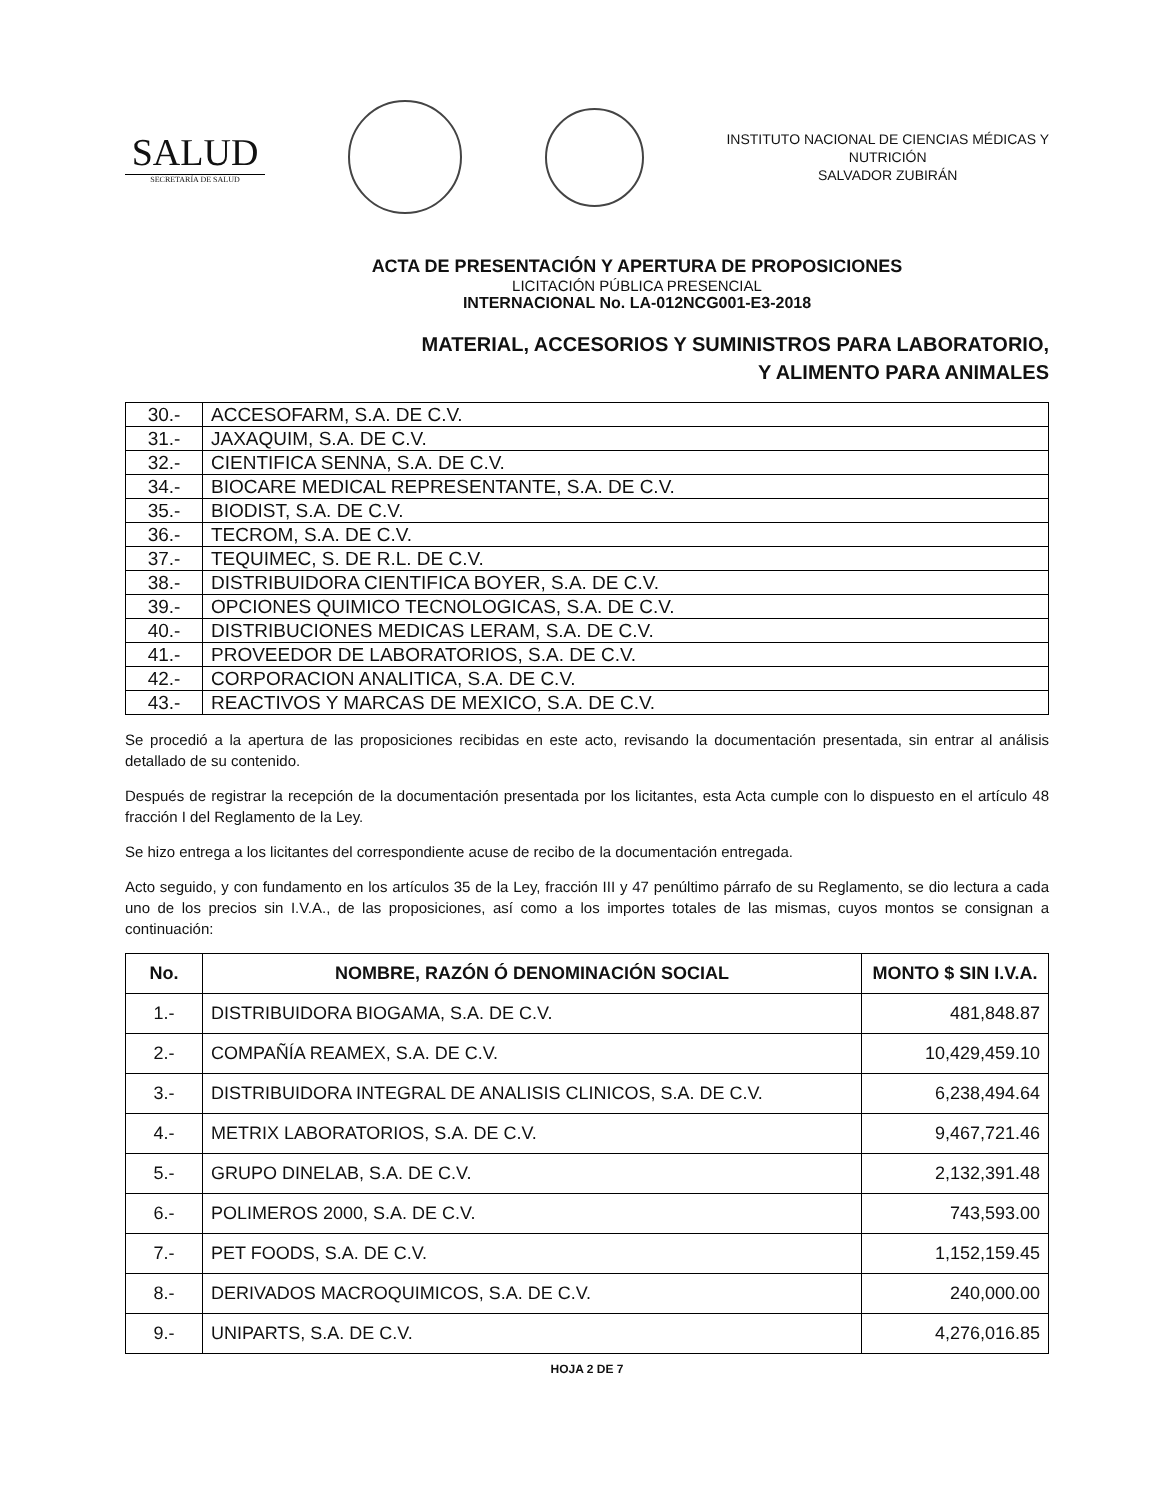SALUD
SECRETARÍA DE SALUD
INSTITUTO NACIONAL DE CIENCIAS MÉDICAS Y
NUTRICIÓN
SALVADOR ZUBIRÁN
ACTA DE PRESENTACIÓN Y APERTURA DE PROPOSICIONES
LICITACIÓN PÚBLICA PRESENCIAL
INTERNACIONAL No. LA-012NCG001-E3-2018
MATERIAL, ACCESORIOS Y SUMINISTROS PARA LABORATORIO,
Y ALIMENTO PARA ANIMALES
| 30.- | ACCESOFARM, S.A. DE C.V. |
| 31.- | JAXAQUIM, S.A. DE C.V. |
| 32.- | CIENTIFICA SENNA, S.A. DE C.V. |
| 34.- | BIOCARE MEDICAL REPRESENTANTE, S.A. DE C.V. |
| 35.- | BIODIST, S.A. DE C.V. |
| 36.- | TECROM, S.A. DE C.V. |
| 37.- | TEQUIMEC, S. DE R.L. DE C.V. |
| 38.- | DISTRIBUIDORA CIENTIFICA BOYER, S.A. DE C.V. |
| 39.- | OPCIONES QUIMICO TECNOLOGICAS, S.A. DE C.V. |
| 40.- | DISTRIBUCIONES MEDICAS LERAM, S.A. DE C.V. |
| 41.- | PROVEEDOR DE LABORATORIOS, S.A. DE C.V. |
| 42.- | CORPORACION ANALITICA, S.A. DE C.V. |
| 43.- | REACTIVOS Y MARCAS DE MEXICO, S.A. DE C.V. |
Se procedió a la apertura de las proposiciones recibidas en este acto, revisando la documentación presentada, sin entrar al análisis detallado de su contenido.
Después de registrar la recepción de la documentación presentada por los licitantes, esta Acta cumple con lo dispuesto en el artículo 48 fracción I del Reglamento de la Ley.
Se hizo entrega a los licitantes del correspondiente acuse de recibo de la documentación entregada.
Acto seguido, y con fundamento en los artículos 35 de la Ley, fracción III y 47 penúltimo párrafo de su Reglamento, se dio lectura a cada uno de los precios sin I.V.A., de las proposiciones, así como a los importes totales de las mismas, cuyos montos se consignan a continuación:
| No. | NOMBRE, RAZÓN Ó DENOMINACIÓN SOCIAL | MONTO $ SIN I.V.A. |
| --- | --- | --- |
| 1.- | DISTRIBUIDORA BIOGAMA, S.A. DE C.V. | 481,848.87 |
| 2.- | COMPAÑÍA REAMEX, S.A. DE C.V. | 10,429,459.10 |
| 3.- | DISTRIBUIDORA INTEGRAL DE ANALISIS CLINICOS, S.A. DE C.V. | 6,238,494.64 |
| 4.- | METRIX LABORATORIOS, S.A. DE C.V. | 9,467,721.46 |
| 5.- | GRUPO DINELAB, S.A. DE C.V. | 2,132,391.48 |
| 6.- | POLIMEROS 2000, S.A. DE C.V. | 743,593.00 |
| 7.- | PET FOODS, S.A. DE C.V. | 1,152,159.45 |
| 8.- | DERIVADOS MACROQUIMICOS, S.A. DE C.V. | 240,000.00 |
| 9.- | UNIPARTS, S.A. DE C.V. | 4,276,016.85 |
HOJA 2 DE 7